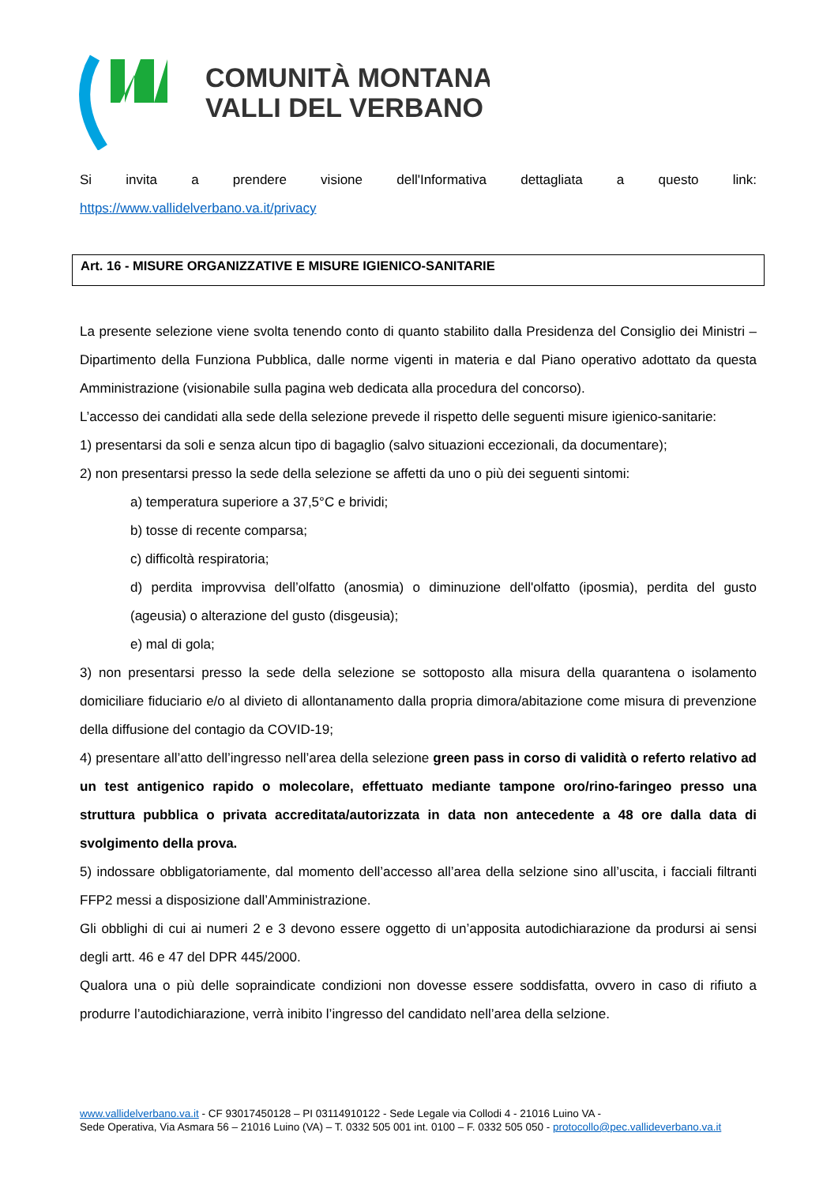COMUNITÀ MONTANA
VALLI DEL VERBANO
Si invita a prendere visione dell'Informativa dettagliata a questo link:
https://www.vallidelverbano.va.it/privacy
Art. 16 - MISURE ORGANIZZATIVE E MISURE IGIENICO-SANITARIE
La presente selezione viene svolta tenendo conto di quanto stabilito dalla Presidenza del Consiglio dei Ministri – Dipartimento della Funziona Pubblica, dalle norme vigenti in materia e dal Piano operativo adottato da questa Amministrazione (visionabile sulla pagina web dedicata alla procedura del concorso).
L’accesso dei candidati alla sede della selezione prevede il rispetto delle seguenti misure igienico-sanitarie:
1) presentarsi da soli e senza alcun tipo di bagaglio (salvo situazioni eccezionali, da documentare);
2) non presentarsi presso la sede della selezione se affetti da uno o più dei seguenti sintomi:
a) temperatura superiore a 37,5°C e brividi;
b) tosse di recente comparsa;
c) difficoltà respiratoria;
d) perdita improvvisa dell’olfatto (anosmia) o diminuzione dell'olfatto (iposmia), perdita del gusto (ageusia) o alterazione del gusto (disgeusia);
e) mal di gola;
3) non presentarsi presso la sede della selezione se sottoposto alla misura della quarantena o isolamento domiciliare fiduciario e/o al divieto di allontanamento dalla propria dimora/abitazione come misura di prevenzione della diffusione del contagio da COVID-19;
4) presentare all’atto dell’ingresso nell’area della selezione green pass in corso di validità o referto relativo ad un test antigenico rapido o molecolare, effettuato mediante tampone oro/rino-faringeo presso una struttura pubblica o privata accreditata/autorizzata in data non antecedente a 48 ore dalla data di svolgimento della prova.
5) indossare obbligatoriamente, dal momento dell’accesso all’area della selzione sino all’uscita, i facciali filtranti FFP2 messi a disposizione dall’Amministrazione.
Gli obblighi di cui ai numeri 2 e 3 devono essere oggetto di un’apposita autodichiarazione da prodursi ai sensi degli artt. 46 e 47 del DPR 445/2000.
Qualora una o più delle sopraindicate condizioni non dovesse essere soddisfatta, ovvero in caso di rifiuto a produrre l’autodichiarazione, verrà inibito l’ingresso del candidato nell’area della selzione.
www.vallidelverbano.va.it - CF 93017450128 – PI 03114910122 - Sede Legale via Collodi 4 - 21016 Luino VA -
Sede Operativa, Via Asmara 56 – 21016 Luino (VA) – T. 0332 505 001 int. 0100 – F. 0332 505 050 - protocollo@pec.vallideverbano.va.it